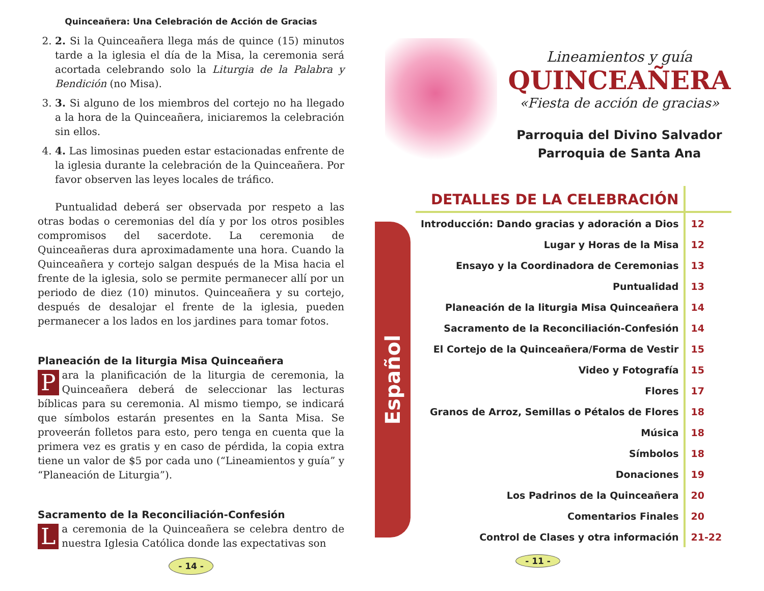Quinceañera: Una Celebración de Acción de Gracias
2. 2. Si la Quinceañera llega más de quince (15) minutos tarde a la iglesia el día de la Misa, la ceremonia será acortada celebrando solo la Liturgia de la Palabra y Bendición (no Misa).
3. 3. Si alguno de los miembros del cortejo no ha llegado a la hora de la Quinceañera, iniciaremos la celebración sin ellos.
4. 4. Las limosinas pueden estar estacionadas enfrente de la iglesia durante la celebración de la Quinceañera. Por favor observen las leyes locales de tráfico.
Puntualidad deberá ser observada por respeto a las otras bodas o ceremonias del día y por los otros posibles compromisos del sacerdote. La ceremonia de Quinceañeras dura aproximadamente una hora. Cuando la Quinceañera y cortejo salgan después de la Misa hacia el frente de la iglesia, solo se permite permanecer allí por un periodo de diez (10) minutos. Quinceañera y su cortejo, después de desalojar el frente de la iglesia, pueden permanecer a los lados en los jardines para tomar fotos.
Planeación de la liturgia Misa Quinceañera
Para la planificación de la liturgia de ceremonia, la Quinceañera deberá de seleccionar las lecturas bíblicas para su ceremonia. Al mismo tiempo, se indicará que símbolos estarán presentes en la Santa Misa. Se proveerán folletos para esto, pero tenga en cuenta que la primera vez es gratis y en caso de pérdida, la copia extra tiene un valor de $5 por cada uno (“Lineamientos y guía” y “Planeación de Liturgia”).
Sacramento de la Reconciliación-Confesión
La ceremonia de la Quinceañera se celebra dentro de nuestra Iglesia Católica donde las expectativas son
- 14 -
Lineamientos y guía
QUINCEAÑERA
«Fiesta de acción de gracias»
Parroquia del Divino Salvador
Parroquia de Santa Ana
Español
| DETALLES DE LA CELEBRACIÓN | |
| --- | --- |
| Introducción: Dando gracias y adoración a Dios | 12 |
| Lugar y Horas de la Misa | 12 |
| Ensayo y la Coordinadora de Ceremonias | 13 |
| Puntualidad | 13 |
| Planeación de la liturgia Misa Quinceañera | 14 |
| Sacramento de la Reconciliación-Confesión | 14 |
| El Cortejo de la Quinceañera/Forma de Vestir | 15 |
| Video y Fotografía | 15 |
| Flores | 17 |
| Granos de Arroz, Semillas o Pétalos de Flores | 18 |
| Música | 18 |
| Símbolos | 18 |
| Donaciones | 19 |
| Los Padrinos de la Quinceañera | 20 |
| Comentarios Finales | 20 |
| Control de Clases y otra información | 21-22 |
- 11 -